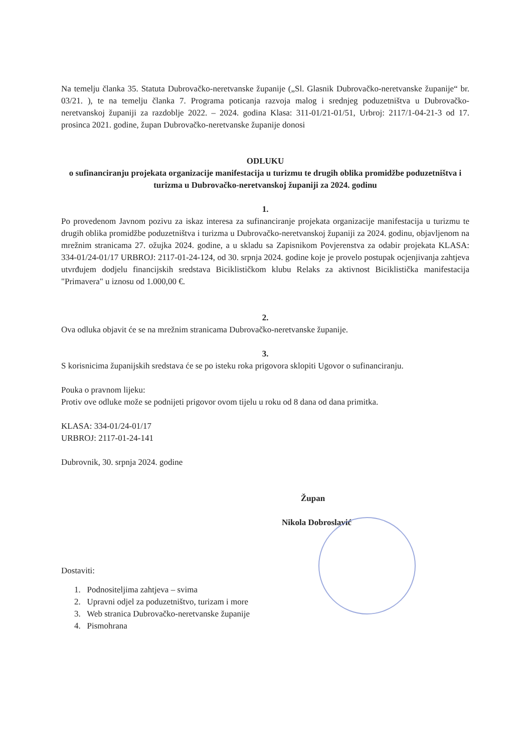Na temelju članka 35. Statuta Dubrovačko-neretvanske županije („Sl. Glasnik Dubrovačko-neretvanske županije“ br. 03/21. ), te na temelju članka 7. Programa poticanja razvoja malog i srednjeg poduzetništva u Dubrovačko-neretvanskoj županiji za razdoblje 2022. – 2024. godina Klasa: 311-01/21-01/51, Urbroj: 2117/1-04-21-3 od 17. prosinca 2021. godine, župan Dubrovačko-neretvanske županije donosi
ODLUKU
o sufinanciranju projekata organizacije manifestacija u turizmu te drugih oblika promidžbe poduzetništva i turizma u Dubrovačko-neretvanskoj županiji za 2024. godinu
1.
Po provedenom Javnom pozivu za iskaz interesa za sufinanciranje projekata organizacije manifestacija u turizmu te drugih oblika promidžbe poduzetništva i turizma u Dubrovačko-neretvanskoj županiji za 2024. godinu, objavljenom na mrežnim stranicama 27. ožujka 2024. godine, a u skladu sa Zapisnikom Povjerenstva za odabir projekata KLASA: 334-01/24-01/17 URBROJ: 2117-01-24-124, od 30. srpnja 2024. godine koje je provelo postupak ocjenjivanja zahtjeva utvrđujem dodjelu financijskih sredstava Biciklističkom klubu Relaks za aktivnost Biciklistička manifestacija "Primavera" u iznosu od 1.000,00 €.
2.
Ova odluka objavit će se na mrežnim stranicama Dubrovačko-neretvanske županije.
3.
S korisnicima županijskih sredstava će se po isteku roka prigovora sklopiti Ugovor o sufinanciranju.
Pouka o pravnom lijeku:
Protiv ove odluke može se podnijeti prigovor ovom tijelu u roku od 8 dana od dana primitka.
KLASA: 334-01/24-01/17
URBROJ: 2117-01-24-141
Dubrovnik, 30. srpnja 2024. godine
Župan
Nikola Dobroslavić
Dostaviti:
1. Podnositeljima zahtjeva – svima
2. Upravni odjel za poduzetništvo, turizam i more
3. Web stranica Dubrovačko-neretvanske županije
4. Pismohrana